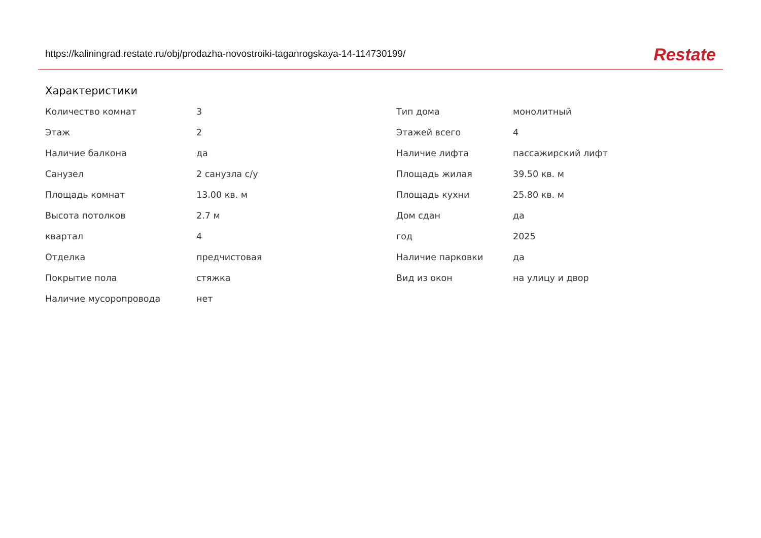https://kaliningrad.restate.ru/obj/prodazha-novostroiki-taganrogskaya-14-114730199/ Restate
Характеристики
| Количество комнат | 3 | Тип дома | монолитный |
| Этаж | 2 | Этажей всего | 4 |
| Наличие балкона | да | Наличие лифта | пассажирский лифт |
| Санузел | 2 санузла с/у | Площадь жилая | 39.50 кв. м |
| Площадь комнат | 13.00 кв. м | Площадь кухни | 25.80 кв. м |
| Высота потолков | 2.7 м | Дом сдан | да |
| квартал | 4 | год | 2025 |
| Отделка | предчистовая | Наличие парковки | да |
| Покрытие пола | стяжка | Вид из окон | на улицу и двор |
| Наличие мусоропровода | нет | | |